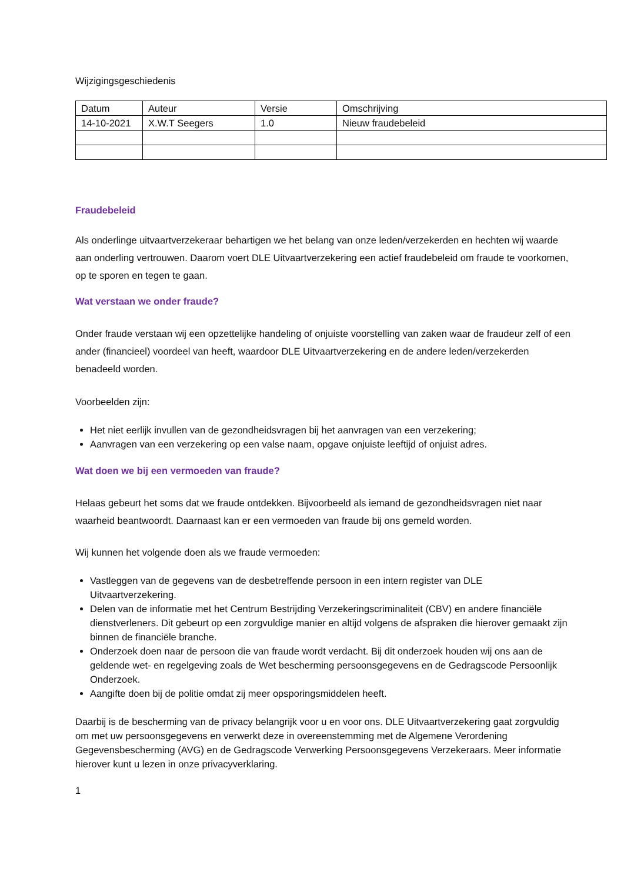Wijzigingsgeschiedenis
| Datum | Auteur | Versie | Omschrijving |
| 14-10-2021 | X.W.T Seegers | 1.0 | Nieuw fraudebeleid |
Fraudebeleid
Als onderlinge uitvaartverzekeraar behartigen we het belang van onze leden/verzekerden en hechten wij waarde aan onderling vertrouwen. Daarom voert DLE Uitvaartverzekering een actief fraudebeleid om fraude te voorkomen, op te sporen en tegen te gaan.
Wat verstaan we onder fraude?
Onder fraude verstaan wij een opzettelijke handeling of onjuiste voorstelling van zaken waar de fraudeur zelf of een ander (financieel) voordeel van heeft, waardoor DLE Uitvaartverzekering en de andere leden/verzekerden benadeeld worden.
Voorbeelden zijn:
Het niet eerlijk invullen van de gezondheidsvragen bij het aanvragen van een verzekering;
Aanvragen van een verzekering op een valse naam, opgave onjuiste leeftijd of onjuist adres.
Wat doen we bij een vermoeden van fraude?
Helaas gebeurt het soms dat we fraude ontdekken. Bijvoorbeeld als iemand de gezondheidsvragen niet naar waarheid beantwoordt. Daarnaast kan er een vermoeden van fraude bij ons gemeld worden.
Wij kunnen het volgende doen als we fraude vermoeden:
Vastleggen van de gegevens van de desbetreffende persoon in een intern register van DLE Uitvaartverzekering.
Delen van de informatie met het Centrum Bestrijding Verzekeringscriminaliteit (CBV) en andere financiële dienstverleners. Dit gebeurt op een zorgvuldige manier en altijd volgens de afspraken die hierover gemaakt zijn binnen de financiële branche.
Onderzoek doen naar de persoon die van fraude wordt verdacht. Bij dit onderzoek houden wij ons aan de geldende wet- en regelgeving zoals de Wet bescherming persoonsgegevens en de Gedragscode Persoonlijk Onderzoek.
Aangifte doen bij de politie omdat zij meer opsporingsmiddelen heeft.
Daarbij is de bescherming van de privacy belangrijk voor u en voor ons. DLE Uitvaartverzekering gaat zorgvuldig om met uw persoonsgegevens en verwerkt deze in overeenstemming met de Algemene Verordening Gegevensbescherming (AVG) en de Gedragscode Verwerking Persoonsgegevens Verzekeraars. Meer informatie hierover kunt u lezen in onze privacyverklaring.
1